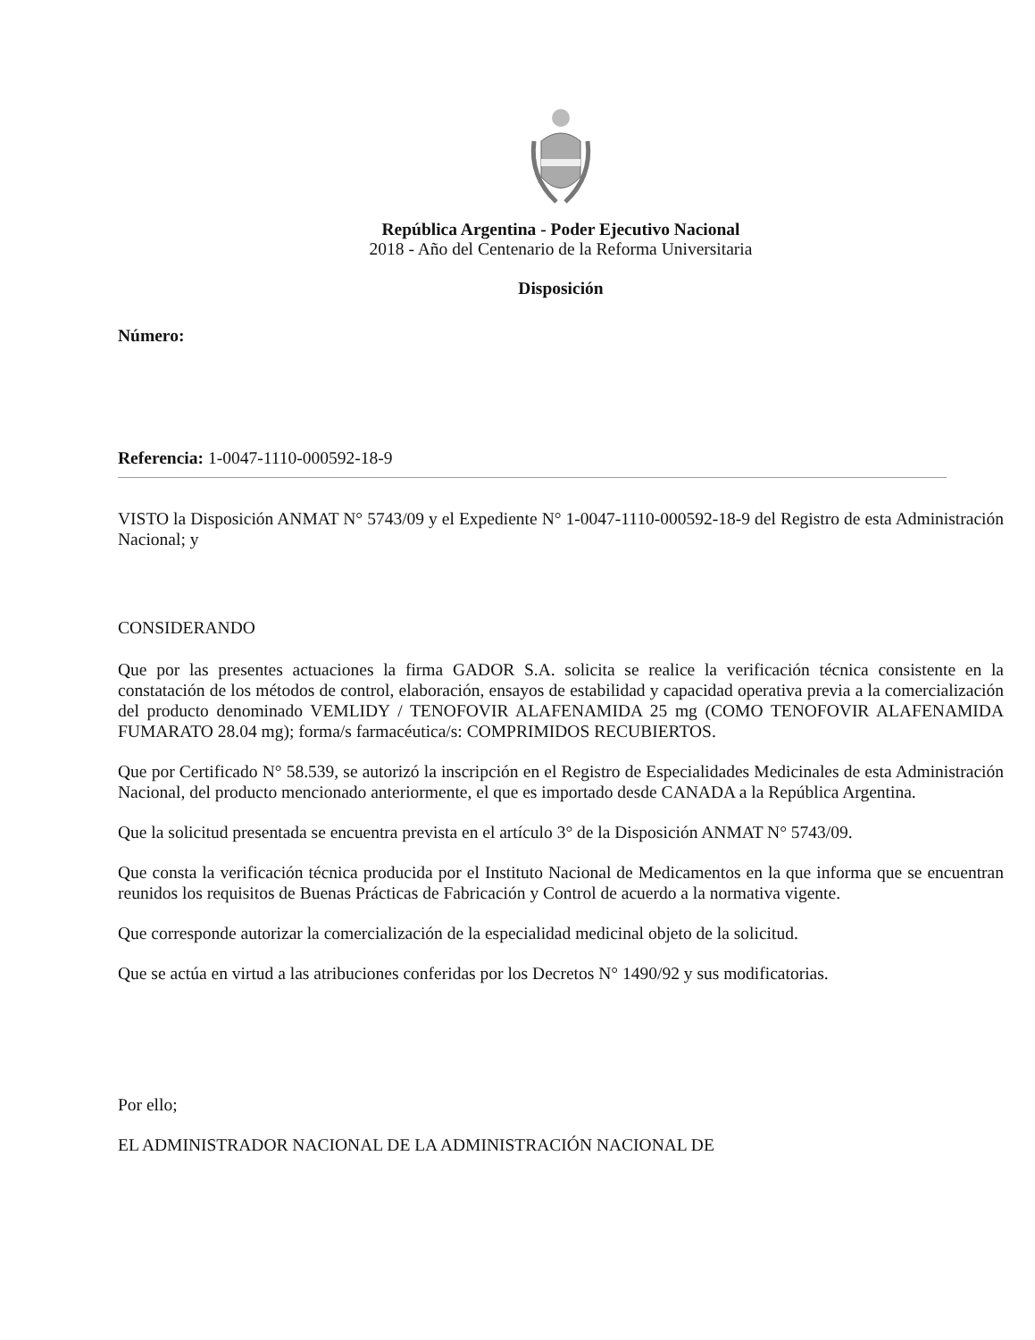República Argentina - Poder Ejecutivo Nacional
2018 - Año del Centenario de la Reforma Universitaria
Disposición
Número:
Referencia: 1-0047-1110-000592-18-9
VISTO la Disposición ANMAT N° 5743/09 y el Expediente N° 1-0047-1110-000592-18-9 del Registro de esta Administración Nacional; y
CONSIDERANDO
Que por las presentes actuaciones la firma GADOR S.A. solicita se realice la verificación técnica consistente en la constatación de los métodos de control, elaboración, ensayos de estabilidad y capacidad operativa previa a la comercialización del producto denominado VEMLIDY / TENOFOVIR ALAFENAMIDA 25 mg (COMO TENOFOVIR ALAFENAMIDA FUMARATO 28.04 mg); forma/s farmacéutica/s: COMPRIMIDOS RECUBIERTOS.
Que por Certificado N° 58.539, se autorizó la inscripción en el Registro de Especialidades Medicinales de esta Administración Nacional, del producto mencionado anteriormente, el que es importado desde CANADA a la República Argentina.
Que la solicitud presentada se encuentra prevista en el artículo 3° de la Disposición ANMAT N° 5743/09.
Que consta la verificación técnica producida por el Instituto Nacional de Medicamentos en la que informa que se encuentran reunidos los requisitos de Buenas Prácticas de Fabricación y Control de acuerdo a la normativa vigente.
Que corresponde autorizar la comercialización de la especialidad medicinal objeto de la solicitud.
Que se actúa en virtud a las atribuciones conferidas por los Decretos N° 1490/92 y sus modificatorias.
Por ello;
EL ADMINISTRADOR NACIONAL DE LA ADMINISTRACIÓN NACIONAL DE